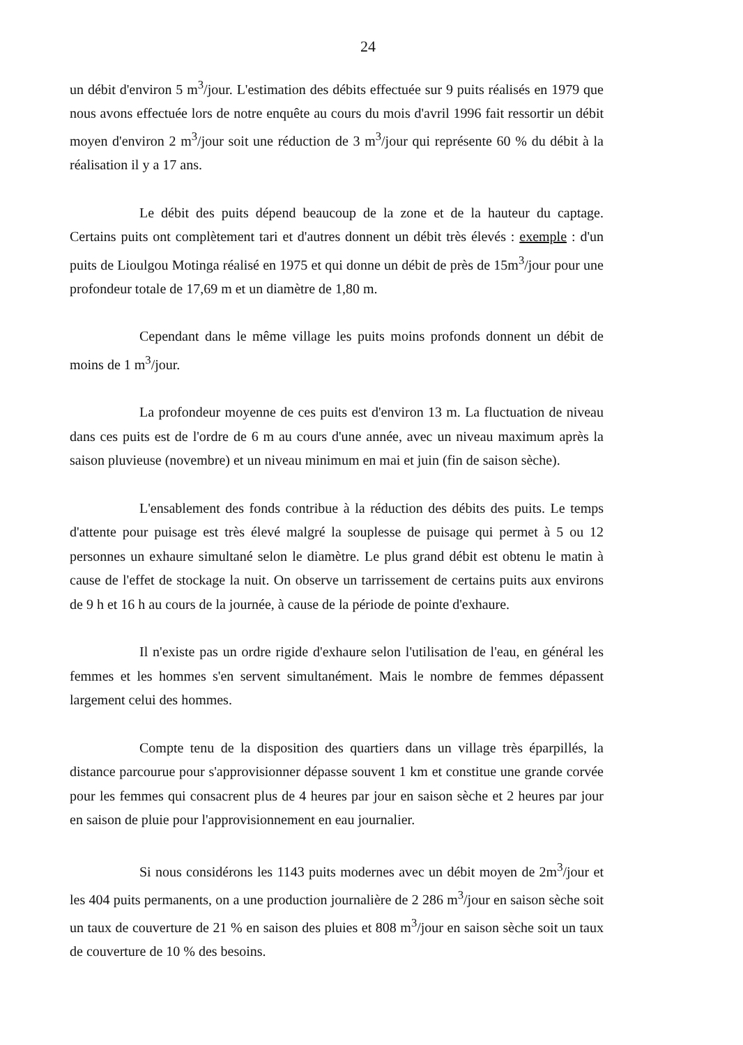24
un débit d'environ 5 m<sup>3</sup>/jour. L'estimation des débits effectuée sur 9 puits réalisés en 1979 que nous avons effectuée lors de notre enquête au cours du mois d'avril 1996 fait ressortir un débit moyen d'environ 2 m<sup>3</sup>/jour soit une réduction de 3 m<sup>3</sup>/jour qui représente 60 % du débit à la réalisation il y a 17 ans.
Le débit des puits dépend beaucoup de la zone et de la hauteur du captage. Certains puits ont complètement tari et d'autres donnent un débit très élevés : exemple : d'un puits de Lioulgou Motinga réalisé en 1975 et qui donne un débit de près de 15m<sup>3</sup>/jour pour une profondeur totale de 17,69 m et un diamètre de 1,80 m.
Cependant dans le même village les puits moins profonds donnent un débit de moins de 1 m<sup>3</sup>/jour.
La profondeur moyenne de ces puits est d'environ 13 m. La fluctuation de niveau dans ces puits est de l'ordre de 6 m au cours d'une année, avec un niveau maximum après la saison pluvieuse (novembre) et un niveau minimum en mai et juin (fin de saison sèche).
L'ensablement des fonds contribue à la réduction des débits des puits. Le temps d'attente pour puisage est très élevé malgré la souplesse de puisage qui permet à 5 ou 12 personnes un exhaure simultané selon le diamètre. Le plus grand débit est obtenu le matin à cause de l'effet de stockage la nuit. On observe un tarrissement de certains puits aux environs de 9 h et 16 h au cours de la journée, à cause de la période de pointe d'exhaure.
Il n'existe pas un ordre rigide d'exhaure selon l'utilisation de l'eau, en général les femmes et les hommes s'en servent simultanément. Mais le nombre de femmes dépassent largement celui des hommes.
Compte tenu de la disposition des quartiers dans un village très éparpillés, la distance parcourue pour s'approvisionner dépasse souvent 1 km et constitue une grande corvée pour les femmes qui consacrent plus de 4 heures par jour en saison sèche et 2 heures par jour en saison de pluie pour l'approvisionnement en eau journalier.
Si nous considérons les 1143 puits modernes avec un débit moyen de 2m<sup>3</sup>/jour et les 404 puits permanents, on a une production journalière de 2 286 m<sup>3</sup>/jour en saison sèche soit un taux de couverture de 21 % en saison des pluies et 808 m<sup>3</sup>/jour en saison sèche soit un taux de couverture de 10 % des besoins.